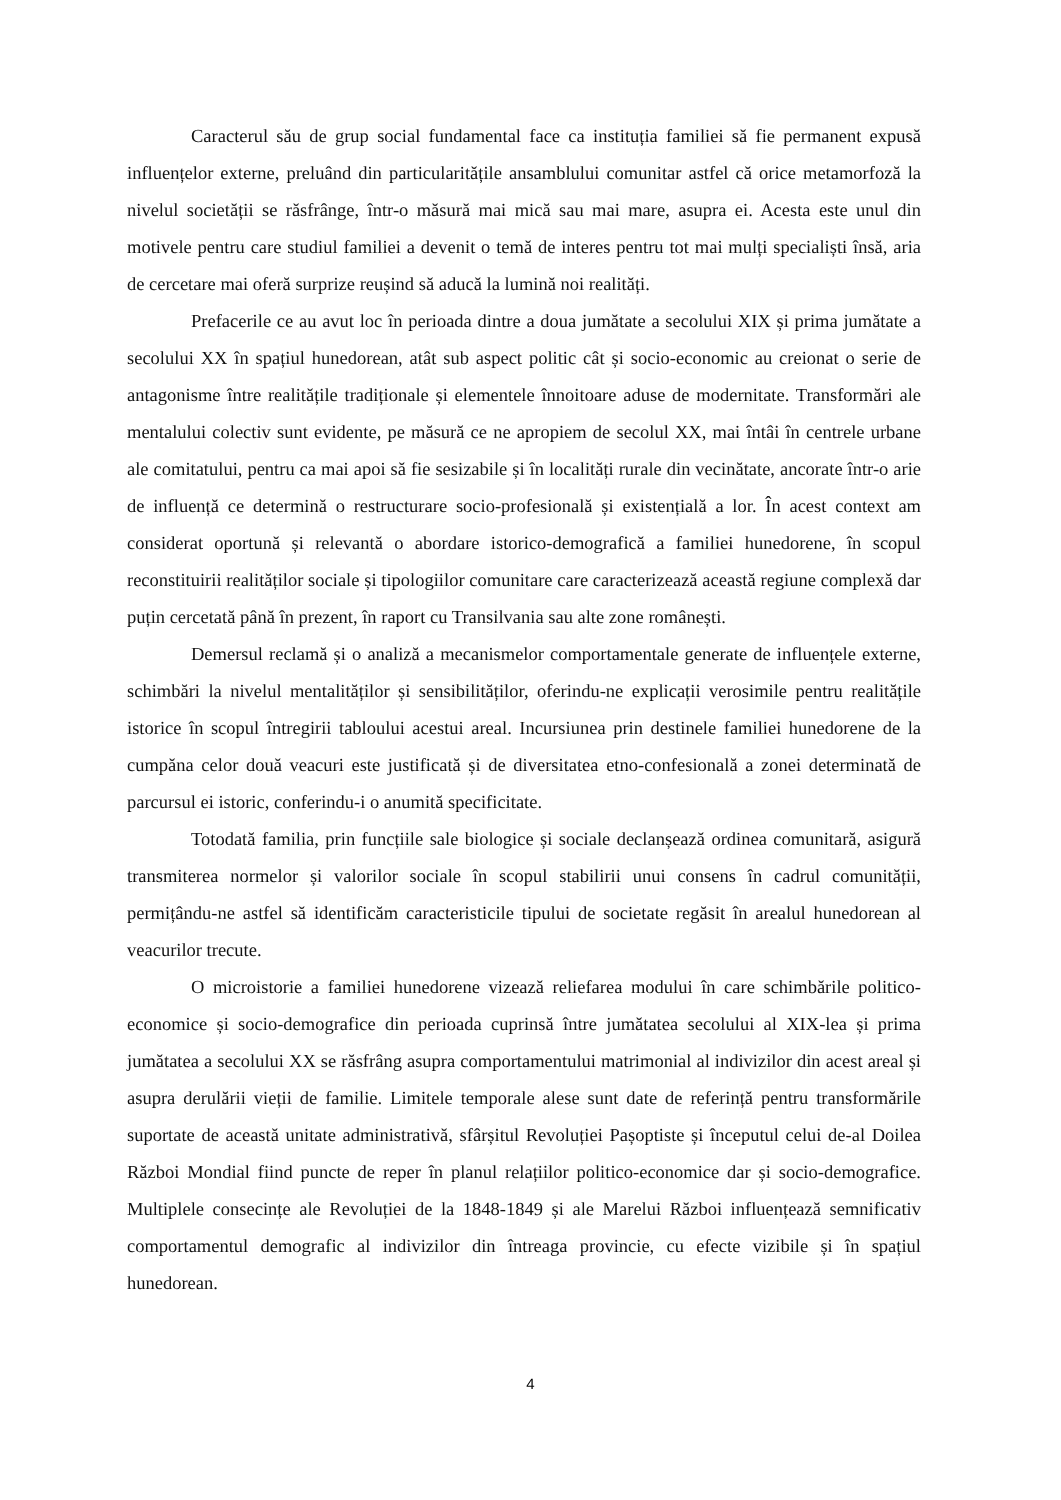Caracterul său de grup social fundamental face ca instituția familiei să fie permanent expusă influențelor externe, preluând din particularitățile ansamblului comunitar astfel că orice metamorfoză la nivelul societății se răsfrânge, într-o măsură mai mică sau mai mare, asupra ei. Acesta este unul din motivele pentru care studiul familiei a devenit o temă de interes pentru tot mai mulți specialiști însă, aria de cercetare mai oferă surprize reușind să aducă la lumină noi realități.
Prefacerile ce au avut loc în perioada dintre a doua jumătate a secolului XIX și prima jumătate a secolului XX în spațiul hunedorean, atât sub aspect politic cât și socio-economic au creionat o serie de antagonisme între realitățile tradiționale și elementele înnoitoare aduse de modernitate. Transformări ale mentalului colectiv sunt evidente, pe măsură ce ne apropiem de secolul XX, mai întâi în centrele urbane ale comitatului, pentru ca mai apoi să fie sesizabile și în localități rurale din vecinătate, ancorate într-o arie de influență ce determină o restructurare socio-profesională și existențială a lor. În acest context am considerat oportună și relevantă o abordare istorico-demografică a familiei hunedorene, în scopul reconstituirii realităților sociale și tipologiilor comunitare care caracterizează această regiune complexă dar puțin cercetată până în prezent, în raport cu Transilvania sau alte zone românești.
Demersul reclamă și o analiză a mecanismelor comportamentale generate de influențele externe, schimbări la nivelul mentalităților și sensibilităților, oferindu-ne explicații verosimile pentru realitățile istorice în scopul întregirii tabloului acestui areal. Incursiunea prin destinele familiei hunedorene de la cumpăna celor două veacuri este justificată și de diversitatea etno-confesională a zonei determinată de parcursul ei istoric, conferindu-i o anumită specificitate.
Totodată familia, prin funcțiile sale biologice și sociale declanșează ordinea comunitară, asigură transmiterea normelor și valorilor sociale în scopul stabilirii unui consens în cadrul comunității, permițându-ne astfel să identificăm caracteristicile tipului de societate regăsit în arealul hunedorean al veacurilor trecute.
O microistorie a familiei hunedorene vizează reliefarea modului în care schimbările politico-economice și socio-demografice din perioada cuprinsă între jumătatea secolului al XIX-lea și prima jumătatea a secolului XX se răsfrâng asupra comportamentului matrimonial al indivizilor din acest areal și asupra derulării vieții de familie. Limitele temporale alese sunt date de referință pentru transformările suportate de această unitate administrativă, sfârșitul Revoluției Pașoptiste și începutul celui de-al Doilea Război Mondial fiind puncte de reper în planul relațiilor politico-economice dar și socio-demografice. Multiplele consecințe ale Revoluției de la 1848-1849 și ale Marelui Război influențează semnificativ comportamentul demografic al indivizilor din întreaga provincie, cu efecte vizibile și în spațiul hunedorean.
4